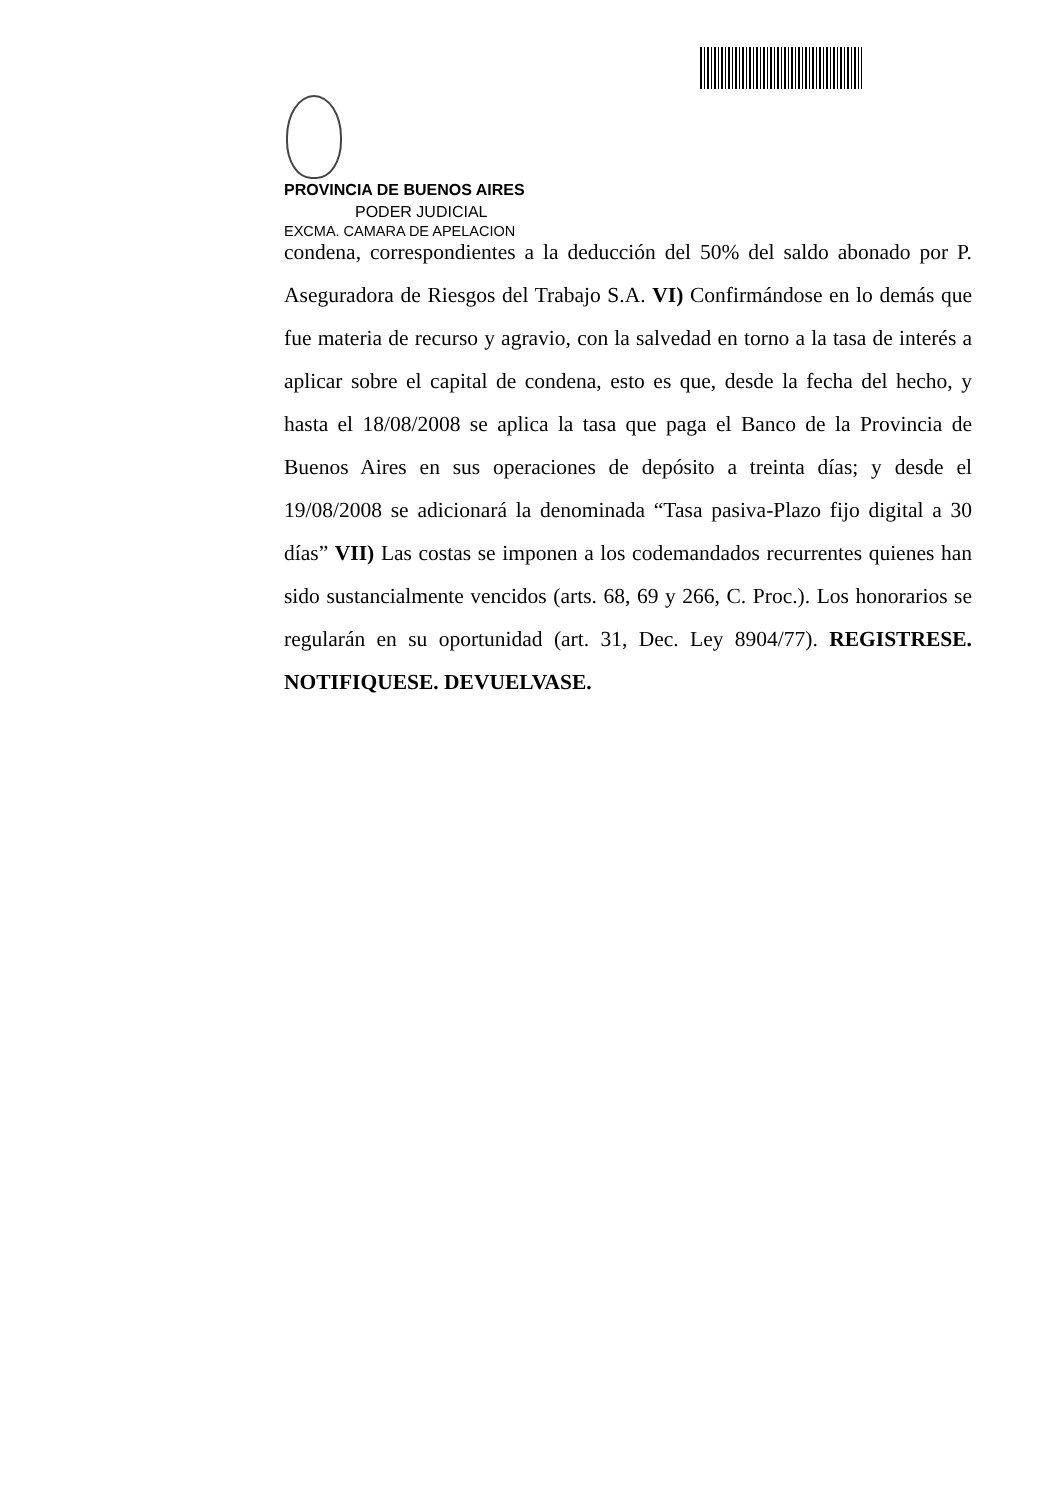PROVINCIA DE BUENOS AIRES
PODER JUDICIAL
EXCMA. CAMARA DE APELACION
condena, correspondientes a la deducción del 50% del saldo abonado por P. Aseguradora de Riesgos del Trabajo S.A. VI) Confirmándose en lo demás que fue materia de recurso y agravio, con la salvedad en torno a la tasa de interés a aplicar sobre el capital de condena, esto es que, desde la fecha del hecho, y hasta el 18/08/2008 se aplica la tasa que paga el Banco de la Provincia de Buenos Aires en sus operaciones de depósito a treinta días; y desde el 19/08/2008 se adicionará la denominada “Tasa pasiva-Plazo fijo digital a 30 días” VII) Las costas se imponen a los codemandados recurrentes quienes han sido sustancialmente vencidos (arts. 68, 69 y 266, C. Proc.). Los honorarios se regularán en su oportunidad (art. 31, Dec. Ley 8904/77). REGISTRESE. NOTIFIQUESE. DEVUELVASE.